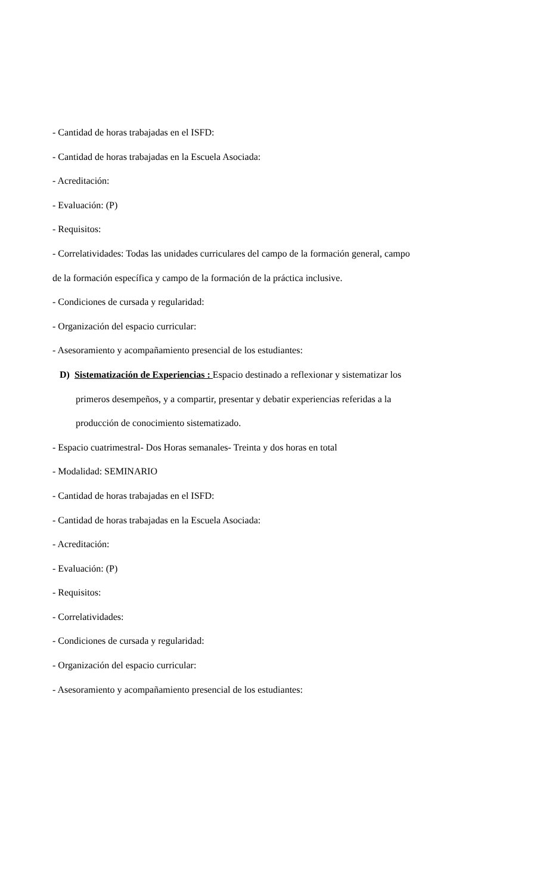- Cantidad de horas trabajadas en el ISFD:
- Cantidad de horas trabajadas en la Escuela Asociada:
- Acreditación:
- Evaluación: (P)
- Requisitos:
- Correlatividades: Todas las unidades curriculares del campo de la formación general, campo de la formación específica y campo de la formación de la práctica inclusive.
- Condiciones de cursada y regularidad:
- Organización del espacio curricular:
- Asesoramiento y acompañamiento presencial de los estudiantes:
D) Sistematización de Experiencias : Espacio destinado a reflexionar y sistematizar los primeros desempeños, y a compartir, presentar y debatir experiencias referidas a la producción de conocimiento sistematizado.
- Espacio cuatrimestral- Dos Horas semanales- Treinta y dos horas en total
- Modalidad: SEMINARIO
- Cantidad de horas trabajadas en el ISFD:
- Cantidad de horas trabajadas en la Escuela Asociada:
- Acreditación:
- Evaluación: (P)
- Requisitos:
- Correlatividades:
- Condiciones de cursada y regularidad:
- Organización del espacio curricular:
- Asesoramiento y acompañamiento presencial de los estudiantes: